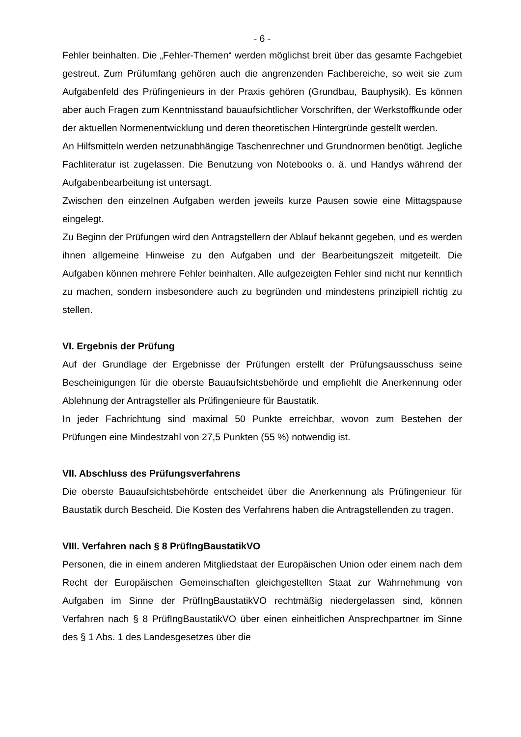- 6 -
Fehler beinhalten. Die „Fehler-Themen“ werden möglichst breit über das gesamte Fachgebiet gestreut. Zum Prüfumfang gehören auch die angrenzenden Fachbereiche, so weit sie zum Aufgabenfeld des Prüfingenieurs in der Praxis gehören (Grundbau, Bauphysik). Es können aber auch Fragen zum Kenntnisstand bauaufsichtlicher Vorschriften, der Werkstoffkunde oder der aktuellen Normenentwicklung und deren theoretischen Hintergründe gestellt werden.
An Hilfsmitteln werden netzunabhängige Taschenrechner und Grundnormen benötigt. Jegliche Fachliteratur ist zugelassen. Die Benutzung von Notebooks o. ä. und Handys während der Aufgabenbearbeitung ist untersagt.
Zwischen den einzelnen Aufgaben werden jeweils kurze Pausen sowie eine Mittagspause eingelegt.
Zu Beginn der Prüfungen wird den Antragstellern der Ablauf bekannt gegeben, und es werden ihnen allgemeine Hinweise zu den Aufgaben und der Bearbeitungszeit mitgeteilt. Die Aufgaben können mehrere Fehler beinhalten. Alle aufgezeigten Fehler sind nicht nur kenntlich zu machen, sondern insbesondere auch zu begründen und mindestens prinzipiell richtig zu stellen.
VI. Ergebnis der Prüfung
Auf der Grundlage der Ergebnisse der Prüfungen erstellt der Prüfungsausschuss seine Bescheinigungen für die oberste Bauaufsichtsbehörde und empfiehlt die Anerkennung oder Ablehnung der Antragsteller als Prüfingenieure für Baustatik.
In jeder Fachrichtung sind maximal 50 Punkte erreichbar, wovon zum Bestehen der Prüfungen eine Mindestzahl von 27,5 Punkten (55 %) notwendig ist.
VII. Abschluss des Prüfungsverfahrens
Die oberste Bauaufsichtsbehörde entscheidet über die Anerkennung als Prüfingenieur für Baustatik durch Bescheid. Die Kosten des Verfahrens haben die Antragstellenden zu tragen.
VIII. Verfahren nach § 8 PrüfIngBaustatikVO
Personen, die in einem anderen Mitgliedstaat der Europäischen Union oder einem nach dem Recht der Europäischen Gemeinschaften gleichgestellten Staat zur Wahrnehmung von Aufgaben im Sinne der PrüfIngBaustatikVO rechtmäßig niedergelassen sind, können Verfahren nach § 8 PrüfIngBaustatikVO über einen einheitlichen Ansprechpartner im Sinne des § 1 Abs. 1 des Landesgesetzes über die